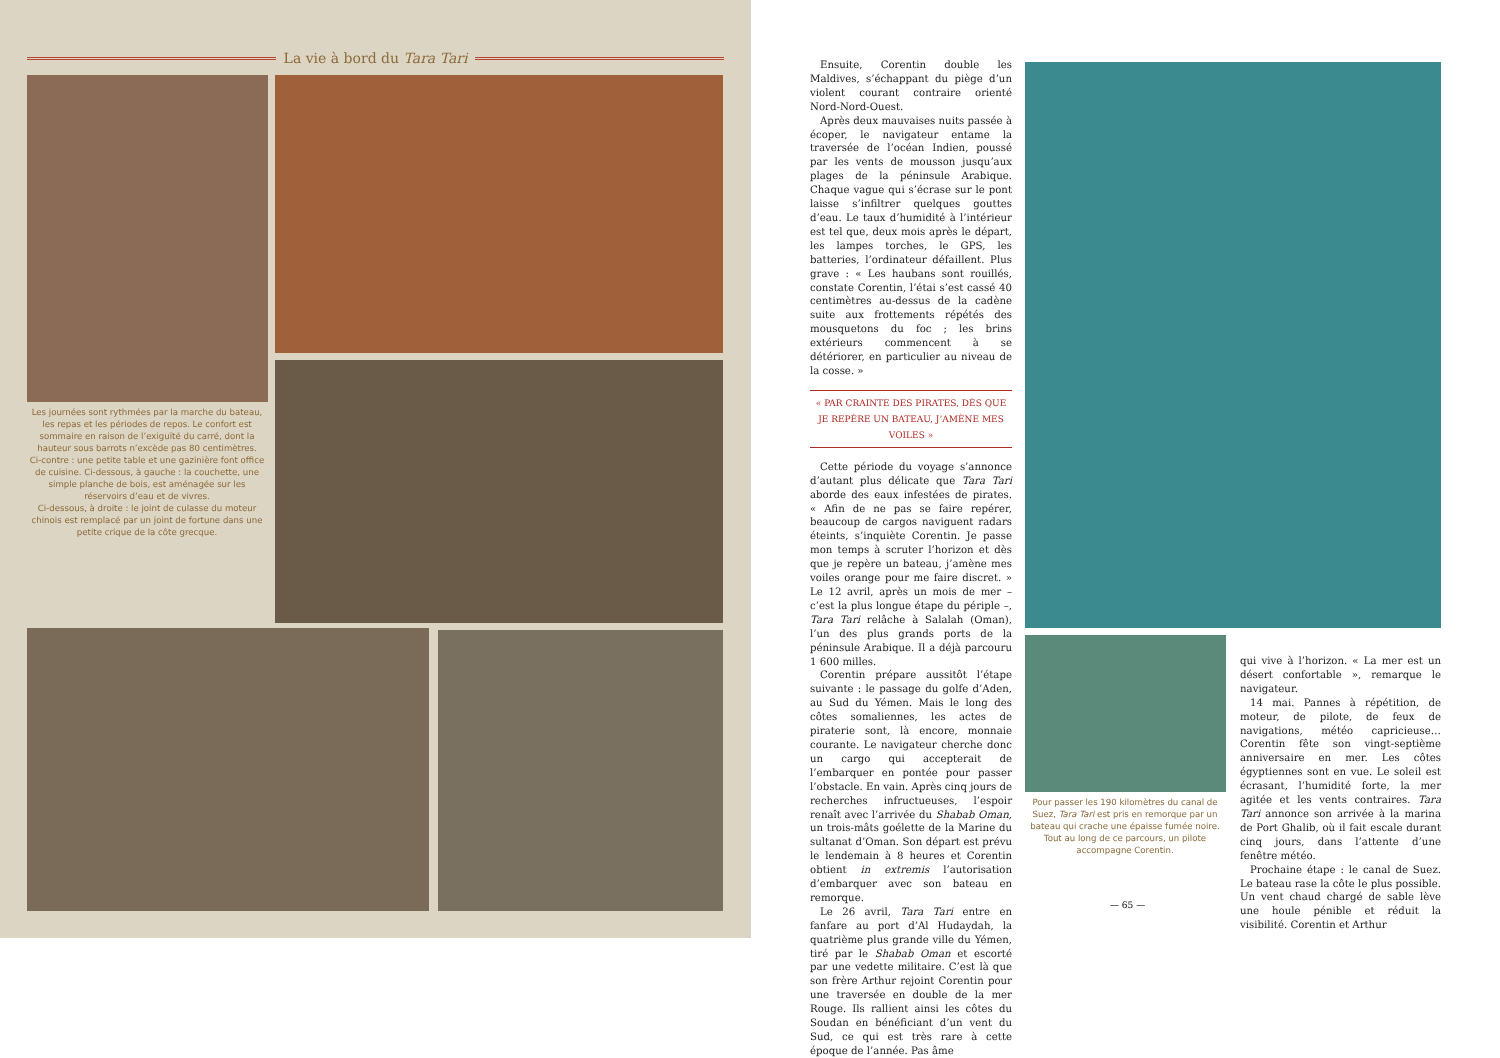La vie à bord du Tara Tari
Les journées sont rythmées par la marche du bateau, les repas et les périodes de repos. Le confort est sommaire en raison de l’exiguïté du carré, dont la hauteur sous barrots n’excède pas 80 centimètres.
Ci-contre : une petite table et une gazinière font office de cuisine. Ci-dessous, à gauche : la couchette, une simple planche de bois, est aménagée sur les réservoirs d’eau et de vivres.
Ci-dessous, à droite : le joint de culasse du moteur chinois est remplacé par un joint de fortune dans une petite crique de la côte grecque.
Ensuite, Corentin double les Maldives, s’échappant du piège d’un violent courant contraire orienté Nord-Nord-Ouest.
Après deux mauvaises nuits passée à écoper, le navigateur entame la traversée de l’océan Indien, poussé par les vents de mousson jusqu’aux plages de la péninsule Arabique. Chaque vague qui s’écrase sur le pont laisse s’infiltrer quelques gouttes d’eau. Le taux d’humidité à l’intérieur est tel que, deux mois après le départ, les lampes torches, le GPS, les batteries, l’ordinateur défaillent. Plus grave : « Les haubans sont rouillés, constate Corentin, l’étai s’est cassé 40 centimètres au-dessus de la cadène suite aux frottements répétés des mousquetons du foc ; les brins extérieurs commencent à se détériorer, en particulier au niveau de la cosse. »
« PAR CRAINTE DES PIRATES, DÈS QUE JE REPÈRE UN BATEAU, J’AMÈNE MES VOILES »
Cette période du voyage s’annonce d’autant plus délicate que Tara Tari aborde des eaux infestées de pirates. « Afin de ne pas se faire repérer, beaucoup de cargos naviguent radars éteints, s’inquiète Corentin. Je passe mon temps à scruter l’horizon et dès que je repère un bateau, j’amène mes voiles orange pour me faire discret. » Le 12 avril, après un mois de mer – c’est la plus longue étape du périple –, Tara Tari relâche à Salalah (Oman), l’un des plus grands ports de la péninsule Arabique. Il a déjà parcouru 1 600 milles.
Corentin prépare aussitôt l’étape suivante : le passage du golfe d’Aden, au Sud du Yémen. Mais le long des côtes somaliennes, les actes de piraterie sont, là encore, monnaie courante. Le navigateur cherche donc un cargo qui accepterait de l’embarquer en pontée pour passer l’obstacle. En vain. Après cinq jours de recherches infructueuses, l’espoir renaît avec l’arrivée du Shabab Oman, un trois-mâts goélette de la Marine du sultanat d’Oman. Son départ est prévu le lendemain à 8 heures et Corentin obtient in extremis l’autorisation d’embarquer avec son bateau en remorque.
Le 26 avril, Tara Tari entre en fanfare au port d’Al Hudaydah, la quatrième plus grande ville du Yémen, tiré par le Shabab Oman et escorté par une vedette militaire. C’est là que son frère Arthur rejoint Corentin pour une traversée en double de la mer Rouge. Ils rallient ainsi les côtes du Soudan en bénéficiant d’un vent du Sud, ce qui est très rare à cette époque de l’année. Pas âme
Pour passer les 190 kilomètres du canal de Suez, Tara Tari est pris en remorque par un bateau qui crache une épaisse fumée noire. Tout au long de ce parcours, un pilote accompagne Corentin.
qui vive à l’horizon. « La mer est un désert confortable », remarque le navigateur.
14 mai. Pannes à répétition, de moteur, de pilote, de feux de navigations, météo capricieuse… Corentin fête son vingt-septième anniversaire en mer. Les côtes égyptiennes sont en vue. Le soleil est écrasant, l’humidité forte, la mer agitée et les vents contraires. Tara Tari annonce son arrivée à la marina de Port Ghalib, où il fait escale durant cinq jours, dans l’attente d’une fenêtre météo.
Prochaine étape : le canal de Suez. Le bateau rase la côte le plus possible. Un vent chaud chargé de sable lève une houle pénible et réduit la visibilité. Corentin et Arthur
— 65 —